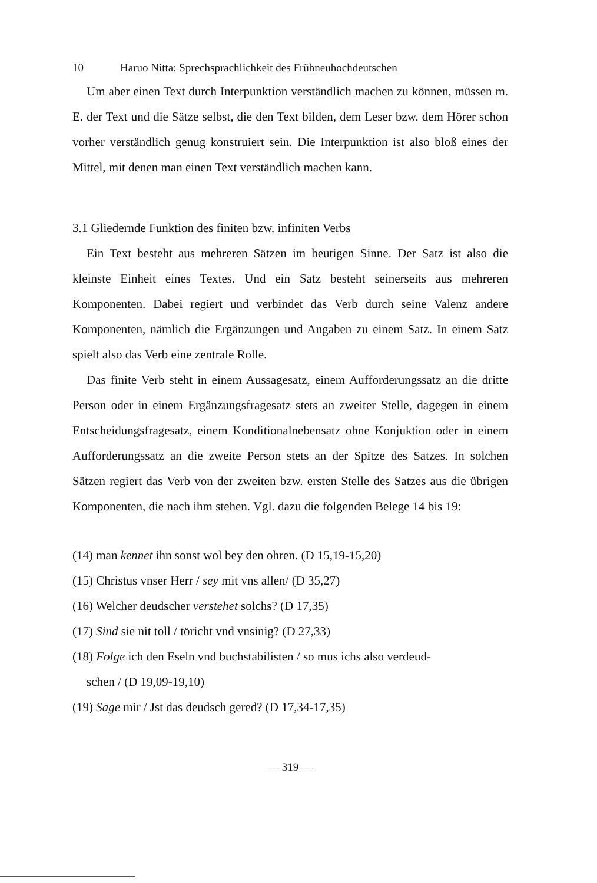10 Haruo Nitta: Sprechsprachlichkeit des Frühneuhochdeutschen
Um aber einen Text durch Interpunktion verständlich machen zu können, müssen m. E. der Text und die Sätze selbst, die den Text bilden, dem Leser bzw. dem Hörer schon vorher verständlich genug konstruiert sein. Die Interpunktion ist also bloß eines der Mittel, mit denen man einen Text verständlich machen kann.
3.1 Gliedernde Funktion des finiten bzw. infiniten Verbs
Ein Text besteht aus mehreren Sätzen im heutigen Sinne. Der Satz ist also die kleinste Einheit eines Textes. Und ein Satz besteht seinerseits aus mehreren Komponenten. Dabei regiert und verbindet das Verb durch seine Valenz andere Komponenten, nämlich die Ergänzungen und Angaben zu einem Satz. In einem Satz spielt also das Verb eine zentrale Rolle.
Das finite Verb steht in einem Aussagesatz, einem Aufforderungssatz an die dritte Person oder in einem Ergänzungsfragesatz stets an zweiter Stelle, dagegen in einem Entscheidungsfragesatz, einem Konditionalnebensatz ohne Konjuktion oder in einem Aufforderungssatz an die zweite Person stets an der Spitze des Satzes. In solchen Sätzen regiert das Verb von der zweiten bzw. ersten Stelle des Satzes aus die übrigen Komponenten, die nach ihm stehen. Vgl. dazu die folgenden Belege 14 bis 19:
(14) man kennet ihn sonst wol bey den ohren. (D 15,19-15,20)
(15) Christus vnser Herr / sey mit vns allen/ (D 35,27)
(16) Welcher deudscher verstehet solchs? (D 17,35)
(17) Sind sie nit toll / töricht vnd vnsinig? (D 27,33)
(18) Folge ich den Eseln vnd buchstabilisten / so mus ichs also verdeud-
schen / (D 19,09-19,10)
(19) Sage mir / Jst das deudsch gered? (D 17,34-17,35)
— 319 —